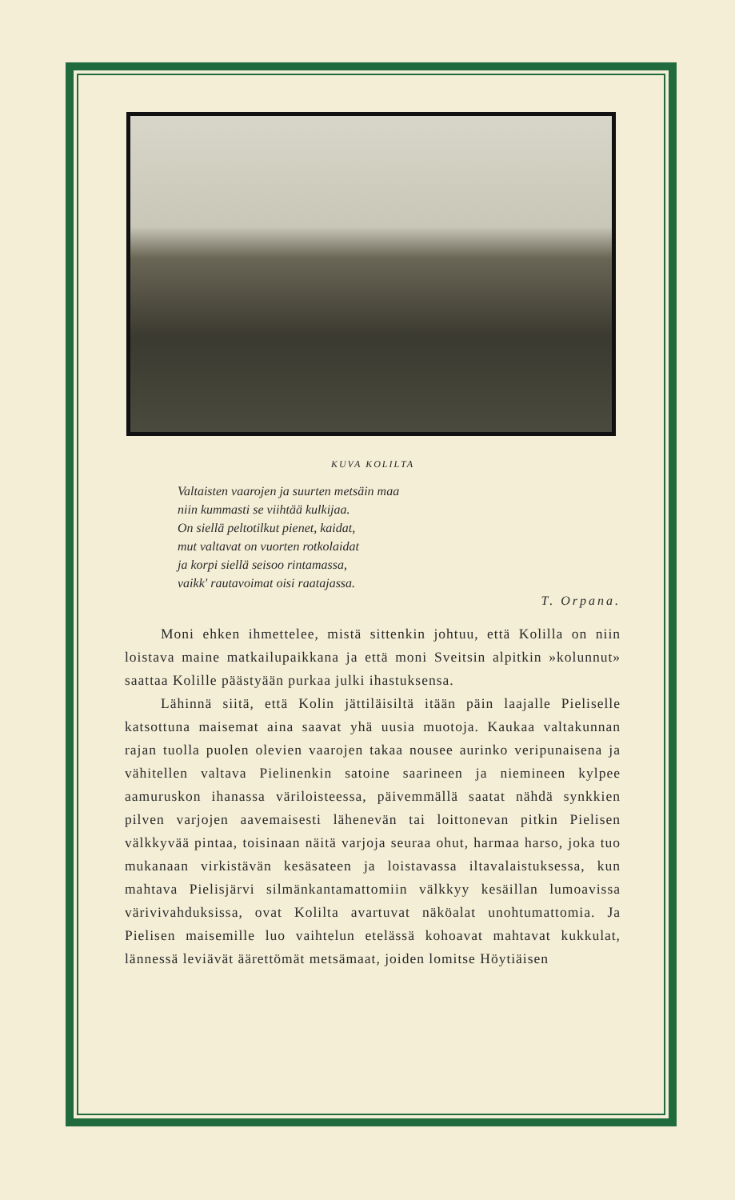KUVA KOLILTA
Valtaisten vaarojen ja suurten metsäin maa
niin kummasti se viihtää kulkijaa.
On siellä peltotilkut pienet, kaidat,
mut valtavat on vuorten rotkolaidat
ja korpi siellä seisoo rintamassa,
vaikk' rautavoimat oisi raatajassa.
T. Orpana.
Moni ehken ihmettelee, mistä sittenkin johtuu, että Kolilla on niin loistava maine matkailupaikkana ja että moni Sveitsin alpitkin »kolunnut» saattaa Kolille päästyään purkaa julki ihastuksensa.
Lähinnä siitä, että Kolin jättiläisiltä itään päin laajalle Pieliselle katsottuna maisemat aina saavat yhä uusia muotoja. Kaukaa valtakunnan rajan tuolla puolen olevien vaarojen takaa nousee aurinko veripunaisena ja vähitellen valtava Pielinenkin satoine saarineen ja niemineen kylpee aamuruskon ihanassa väriloisteessa, päivemmällä saatat nähdä synkkien pilven varjojen aavemaisesti lähenevän tai loittonevan pitkin Pielisen välkkyvää pintaa, toisinaan näitä varjoja seuraa ohut, harmaa harso, joka tuo mukanaan virkistävän kesäsateen ja loistavassa iltavalaistuksessa, kun mahtava Pielisjärvi silmänkantamattomiin välkkyy kesäillan lumoavissa värivivahduksissa, ovat Kolilta avartuvat näköalat unohtumattomia. Ja Pielisen maisemille luo vaihtelun etelässä kohoavat mahtavat kukkulat, lännessä leviävät äärettömät metsämaat, joiden lomitse Höytiäisen